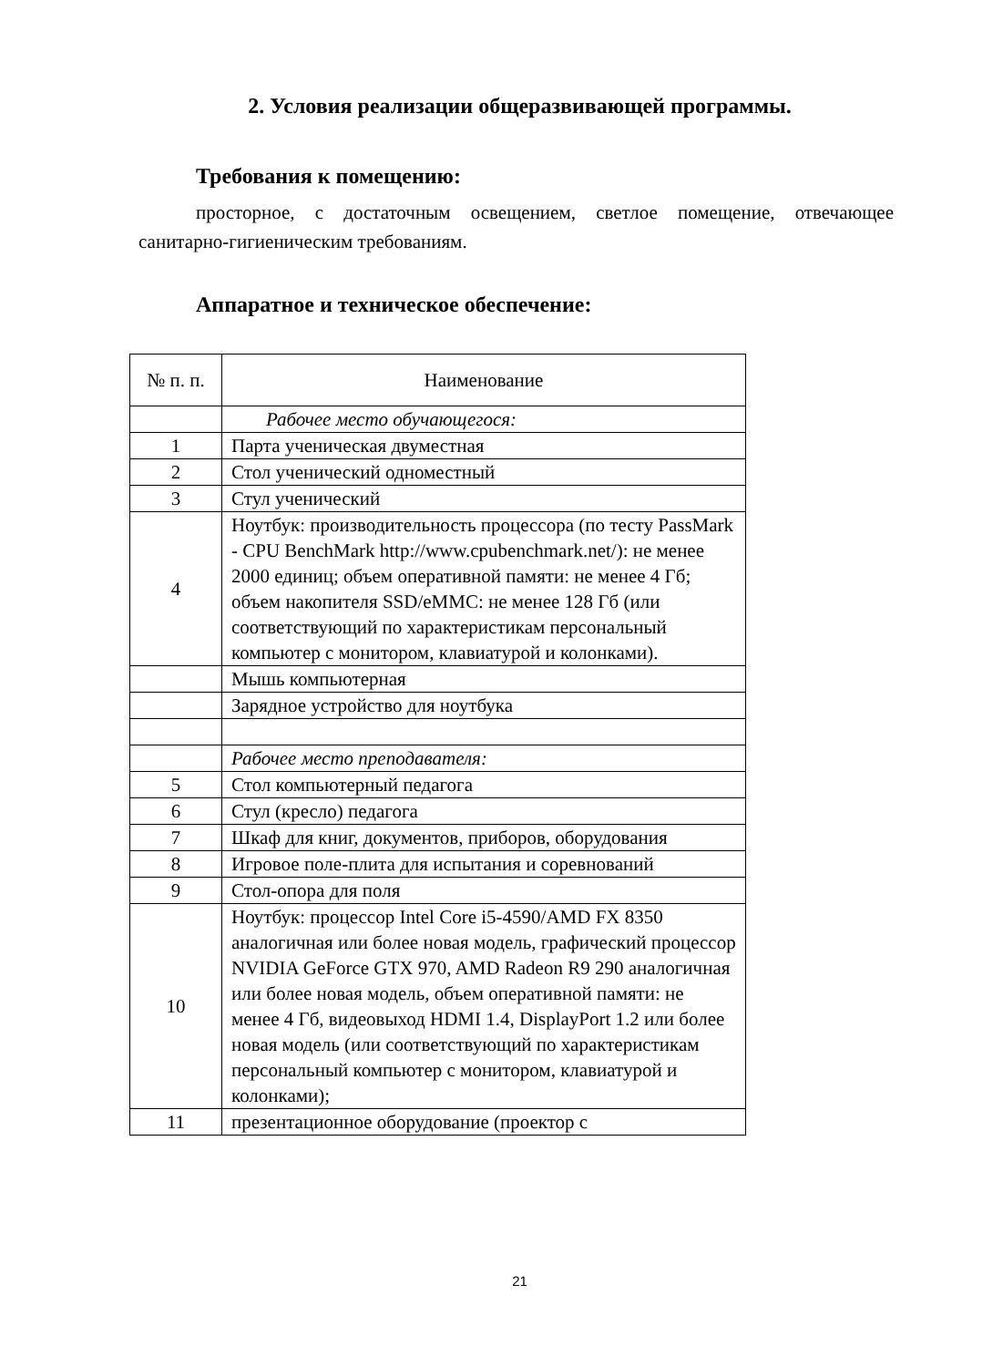2. Условия реализации общеразвивающей программы.
Требования к помещению:
просторное, с достаточным освещением, светлое помещение, отвечающее санитарно-гигиеническим требованиям.
Аппаратное и техническое обеспечение:
| № п. п. | Наименование |
| --- | --- |
| | Рабочее место обучающегося: |
| 1 | Парта ученическая двуместная |
| 2 | Стол ученический одноместный |
| 3 | Стул ученический |
| 4 | Ноутбук: производительность процессора (по тесту PassMark - CPU BenchMark http://www.cpubenchmark.net/): не менее 2000 единиц; объем оперативной памяти: не менее 4 Гб; объем накопителя SSD/eMMC: не менее 128 Гб (или соответствующий по характеристикам персональный компьютер с монитором, клавиатурой и колонками). |
| | Мышь компьютерная |
| | Зарядное устройство для ноутбука |
| | Рабочее место преподавателя: |
| 5 | Стол компьютерный педагога |
| 6 | Стул (кресло) педагога |
| 7 | Шкаф для книг, документов, приборов, оборудования |
| 8 | Игровое поле-плита для испытания и соревнований |
| 9 | Стол-опора для поля |
| 10 | Ноутбук: процессор Intel Core i5-4590/AMD FX 8350 аналогичная или более новая модель, графический процессор NVIDIA GeForce GTX 970, AMD Radeon R9 290 аналогичная или более новая модель, объем оперативной памяти: не менее 4 Гб, видеовыход HDMI 1.4, DisplayPort 1.2 или более новая модель (или соответствующий по характеристикам персональный компьютер с монитором, клавиатурой и колонками); |
| 11 | презентационное оборудование (проектор с |
21